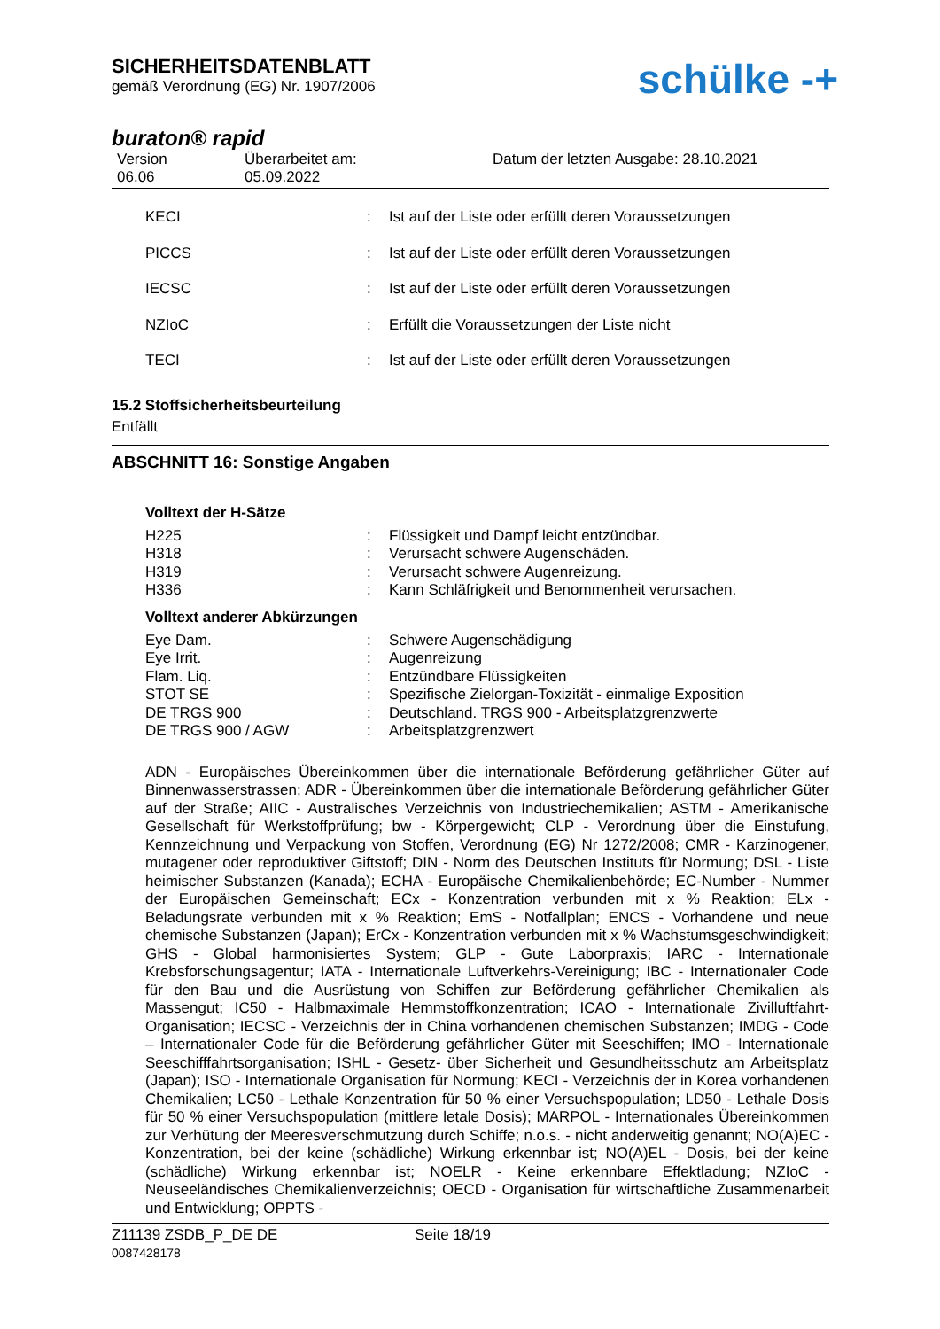SICHERHEITSDATENBLATT
gemäß Verordnung (EG) Nr. 1907/2006
schülke -+
buraton® rapid
Version
06.06
Überarbeitet am:
05.09.2022
Datum der letzten Ausgabe: 28.10.2021
KECI: Ist auf der Liste oder erfüllt deren Voraussetzungen
PICCS: Ist auf der Liste oder erfüllt deren Voraussetzungen
IECSC: Ist auf der Liste oder erfüllt deren Voraussetzungen
NZIoC: Erfüllt die Voraussetzungen der Liste nicht
TECI: Ist auf der Liste oder erfüllt deren Voraussetzungen
15.2 Stoffsicherheitsbeurteilung
Entfällt
ABSCHNITT 16: Sonstige Angaben
Volltext der H-Sätze
H225: Flüssigkeit und Dampf leicht entzündbar.
H318: Verursacht schwere Augenschäden.
H319: Verursacht schwere Augenreizung.
H336: Kann Schläfrigkeit und Benommenheit verursachen.
Volltext anderer Abkürzungen
Eye Dam.: Schwere Augenschädigung
Eye Irrit.: Augenreizung
Flam. Liq.: Entzündbare Flüssigkeiten
STOT SE: Spezifische Zielorgan-Toxizität - einmalige Exposition
DE TRGS 900: Deutschland. TRGS 900 - Arbeitsplatzgrenzwerte
DE TRGS 900 / AGW: Arbeitsplatzgrenzwert
ADN - Europäisches Übereinkommen über die internationale Beförderung gefährlicher Güter auf Binnenwasserstrassen; ADR - Übereinkommen über die internationale Beförderung gefährlicher Güter auf der Straße; AIIC - Australisches Verzeichnis von Industriechemikalien; ASTM - Amerikanische Gesellschaft für Werkstoffprüfung; bw - Körpergewicht; CLP - Verordnung über die Einstufung, Kennzeichnung und Verpackung von Stoffen, Verordnung (EG) Nr 1272/2008; CMR - Karzinogener, mutagener oder reproduktiver Giftstoff; DIN - Norm des Deutschen Instituts für Normung; DSL - Liste heimischer Substanzen (Kanada); ECHA - Europäische Chemikalienbehörde; EC-Number - Nummer der Europäischen Gemeinschaft; ECx - Konzentration verbunden mit x % Reaktion; ELx - Beladungsrate verbunden mit x % Reaktion; EmS - Notfallplan; ENCS - Vorhandene und neue chemische Substanzen (Japan); ErCx - Konzentration verbunden mit x % Wachstumsgeschwindigkeit; GHS - Global harmonisiertes System; GLP - Gute Laborpraxis; IARC - Internationale Krebsforschungsagentur; IATA - Internationale Luftverkehrs-Vereinigung; IBC - Internationaler Code für den Bau und die Ausrüstung von Schiffen zur Beförderung gefährlicher Chemikalien als Massengut; IC50 - Halbmaximale Hemmstoffkonzentration; ICAO - Internationale Zivilluftfahrt-Organisation; IECSC - Verzeichnis der in China vorhandenen chemischen Substanzen; IMDG - Code – Internationaler Code für die Beförderung gefährlicher Güter mit Seeschiffen; IMO - Internationale Seeschifffahrtsorganisation; ISHL - Gesetz- über Sicherheit und Gesundheitsschutz am Arbeitsplatz (Japan); ISO - Internationale Organisation für Normung; KECI - Verzeichnis der in Korea vorhandenen Chemikalien; LC50 - Lethale Konzentration für 50 % einer Versuchspopulation; LD50 - Lethale Dosis für 50 % einer Versuchspopulation (mittlere letale Dosis); MARPOL - Internationales Übereinkommen zur Verhütung der Meeresverschmutzung durch Schiffe; n.o.s. - nicht anderweitig genannt; NO(A)EC - Konzentration, bei der keine (schädliche) Wirkung erkennbar ist; NO(A)EL - Dosis, bei der keine (schädliche) Wirkung erkennbar ist; NOELR - Keine erkennbare Effektladung; NZIoC - Neuseeländisches Chemikalienverzeichnis; OECD - Organisation für wirtschaftliche Zusammenarbeit und Entwicklung; OPPTS -
Z11139 ZSDB_P_DE DE
0087428178
Seite 18/19